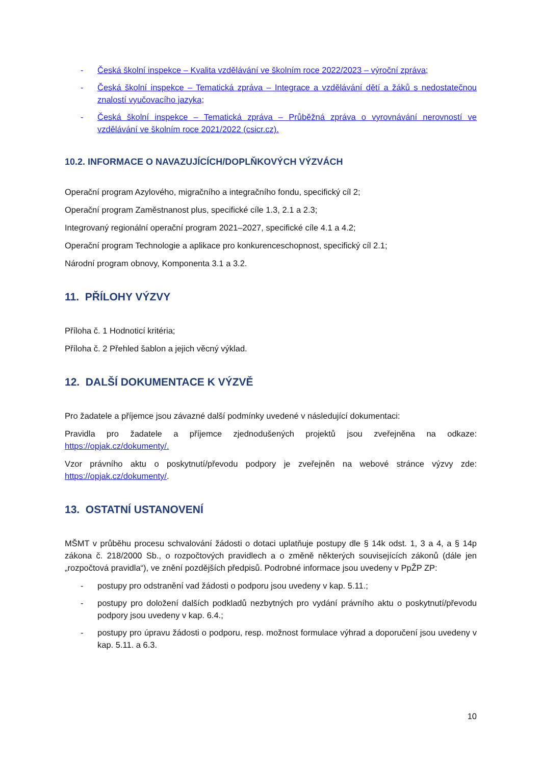- Česká školní inspekce – Kvalita vzdělávání ve školním roce 2022/2023 – výroční zpráva;
- Česká školní inspekce – Tematická zpráva – Integrace a vzdělávání dětí a žáků s nedostatečnou znalostí vyučovacího jazyka;
- Česká školní inspekce – Tematická zpráva – Průběžná zpráva o vyrovnávání nerovností ve vzdělávání ve školním roce 2021/2022 (csicr.cz).
10.2. INFORMACE O NAVAZUJÍCÍCH/DOPLŇKOVÝCH VÝZVÁCH
Operační program Azylového, migračního a integračního fondu, specifický cíl 2;
Operační program Zaměstnanost plus, specifické cíle 1.3, 2.1 a 2.3;
Integrovaný regionální operační program 2021–2027, specifické cíle 4.1 a 4.2;
Operační program Technologie a aplikace pro konkurenceschopnost, specifický cíl 2.1;
Národní program obnovy, Komponenta 3.1 a 3.2.
11. PŘÍLOHY VÝZVY
Příloha č. 1 Hodnoticí kritéria;
Příloha č. 2 Přehled šablon a jejich věcný výklad.
12. DALŠÍ DOKUMENTACE K VÝZVĚ
Pro žadatele a příjemce jsou závazné další podmínky uvedené v následující dokumentaci:
Pravidla pro žadatele a příjemce zjednodušených projektů jsou zveřejněna na odkaze: https://opjak.cz/dokumenty/.
Vzor právního aktu o poskytnutí/převodu podpory je zveřejněn na webové stránce výzvy zde: https://opjak.cz/dokumenty/.
13. OSTATNÍ USTANOVENÍ
MŠMT v průběhu procesu schvalování žádosti o dotaci uplatňuje postupy dle § 14k odst. 1, 3 a 4, a § 14p zákona č. 218/2000 Sb., o rozpočtových pravidlech a o změně některých souvisejících zákonů (dále jen „rozpočtová pravidla“), ve znění pozdějších předpisů. Podrobné informace jsou uvedeny v PpŽP ZP:
- postupy pro odstranění vad žádosti o podporu jsou uvedeny v kap. 5.11.;
- postupy pro doložení dalších podkladů nezbytných pro vydání právního aktu o poskytnutí/převodu podpory jsou uvedeny v kap. 6.4.;
- postupy pro úpravu žádosti o podporu, resp. možnost formulace výhrad a doporučení jsou uvedeny v kap. 5.11. a 6.3.
10